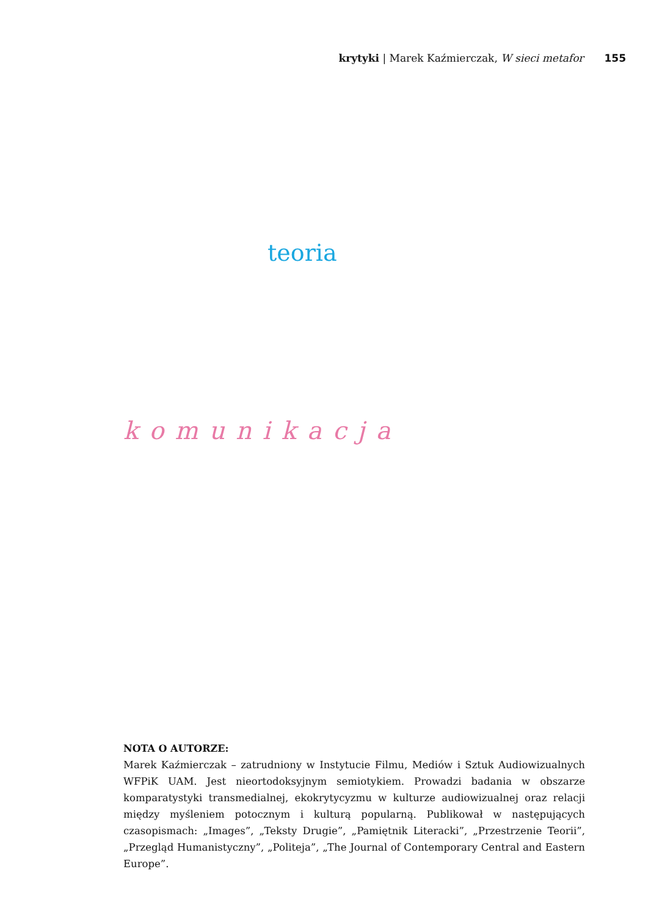krytyki | Marek Kaźmierczak, W sieci metafor 155
teoria
komunikacja
NOTA O AUTORZE:
Marek Kaźmierczak – zatrudniony w Instytucie Filmu, Mediów i Sztuk Audiowizualnych WFPiK UAM. Jest nieortodoksyjnym semiotykiem. Prowadzi badania w obszarze komparatystyki transmedialnej, ekokrytycyzmu w kulturze audiowizualnej oraz relacji między myśleniem potocznym i kulturą popularną. Publikował w następujących czasopismach: „Images”, „Teksty Drugie”, „Pamiętnik Literacki”, „Przestrzenie Teorii”, „Przegląd Humanistyczny”, „Politeja”, „The Journal of Contemporary Central and Eastern Europe”.